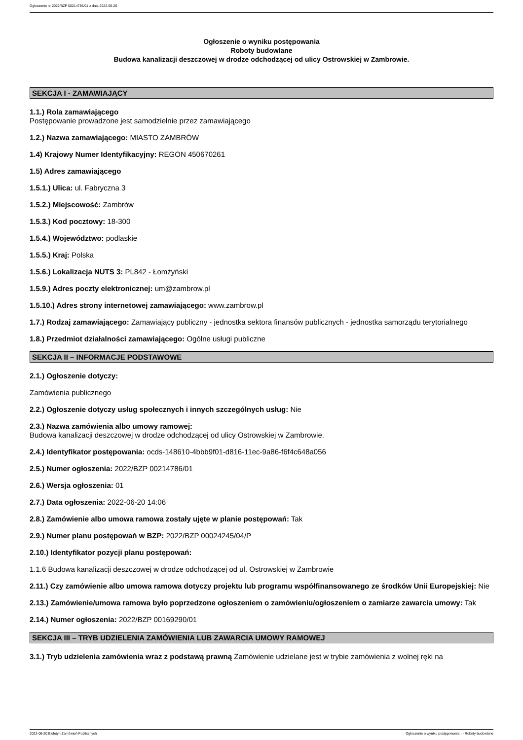Ogłoszenie nr 2022/BZP 00214786/01 z dnia 2022-06-20
Ogłoszenie o wyniku postępowania
Roboty budowlane
Budowa kanalizacji deszczowej w drodze odchodzącej od ulicy Ostrowskiej w Zambrowie.
SEKCJA I - ZAMAWIAJĄCY
1.1.) Rola zamawiającego
Postępowanie prowadzone jest samodzielnie przez zamawiającego
1.2.) Nazwa zamawiającego: MIASTO ZAMBRÓW
1.4) Krajowy Numer Identyfikacyjny: REGON 450670261
1.5) Adres zamawiającego
1.5.1.) Ulica: ul. Fabryczna 3
1.5.2.) Miejscowość: Zambrów
1.5.3.) Kod pocztowy: 18-300
1.5.4.) Województwo: podlaskie
1.5.5.) Kraj: Polska
1.5.6.) Lokalizacja NUTS 3: PL842 - Łomżyński
1.5.9.) Adres poczty elektronicznej: um@zambrow.pl
1.5.10.) Adres strony internetowej zamawiającego: www.zambrow.pl
1.7.) Rodzaj zamawiającego: Zamawiający publiczny - jednostka sektora finansów publicznych - jednostka samorządu terytorialnego
1.8.) Przedmiot działalności zamawiającego: Ogólne usługi publiczne
SEKCJA II – INFORMACJE PODSTAWOWE
2.1.) Ogłoszenie dotyczy:
Zamówienia publicznego
2.2.) Ogłoszenie dotyczy usług społecznych i innych szczególnych usług: Nie
2.3.) Nazwa zamówienia albo umowy ramowej:
Budowa kanalizacji deszczowej w drodze odchodzącej od ulicy Ostrowskiej w Zambrowie.
2.4.) Identyfikator postępowania: ocds-148610-4bbb9f01-d816-11ec-9a86-f6f4c648a056
2.5.) Numer ogłoszenia: 2022/BZP 00214786/01
2.6.) Wersja ogłoszenia: 01
2.7.) Data ogłoszenia: 2022-06-20 14:06
2.8.) Zamówienie albo umowa ramowa zostały ujęte w planie postępowań: Tak
2.9.) Numer planu postępowań w BZP: 2022/BZP 00024245/04/P
2.10.) Identyfikator pozycji planu postępowań:
1.1.6 Budowa kanalizacji deszczowej w drodze odchodzącej od ul. Ostrowskiej w Zambrowie
2.11.) Czy zamówienie albo umowa ramowa dotyczy projektu lub programu współfinansowanego ze środków Unii Europejskiej: Nie
2.13.) Zamówienie/umowa ramowa było poprzedzone ogłoszeniem o zamówieniu/ogłoszeniem o zamiarze zawarcia umowy: Tak
2.14.) Numer ogłoszenia: 2022/BZP 00169290/01
SEKCJA III – TRYB UDZIELENIA ZAMÓWIENIA LUB ZAWARCIA UMOWY RAMOWEJ
3.1.) Tryb udzielenia zamówienia wraz z podstawą prawną Zamówienie udzielane jest w trybie zamówienia z wolnej ręki na
2022-06-20 Biuletyn Zamówień Publicznych Ogłoszenie o wyniku postępowania - - Roboty budowlane